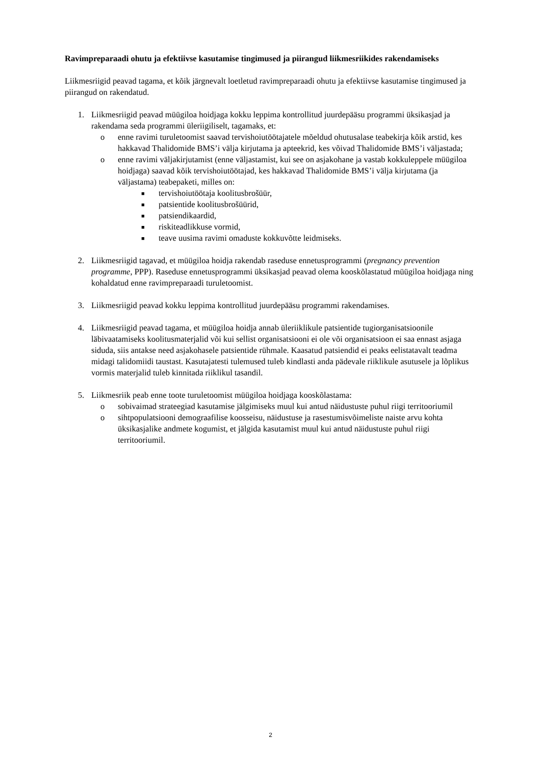Ravimpreparaadi ohutu ja efektiivse kasutamise tingimused ja piirangud liikmesriikides rakendamiseks
Liikmesriigid peavad tagama, et kõik järgnevalt loetletud ravimpreparaadi ohutu ja efektiivse kasutamise tingimused ja piirangud on rakendatud.
1. Liikmesriigid peavad müügiloa hoidjaga kokku leppima kontrollitud juurdepääsu programmi üksikasjad ja rakendama seda programmi üleriigiliselt, tagamaks, et:
o enne ravimi turuletoomist saavad tervishoiutöötajatele mõeldud ohutusalase teabekirja kõik arstid, kes hakkavad Thalidomide BMS’i välja kirjutama ja apteekrid, kes võivad Thalidomide BMS’i väljastada;
o enne ravimi väljakirjutamist (enne väljastamist, kui see on asjakohane ja vastab kokkuleppele müügiloa hoidjaga) saavad kõik tervishoiutöötajad, kes hakkavad Thalidomide BMS’i välja kirjutama (ja väljastama) teabepaketi, milles on:
■
tervishoiutöötaja koolitusbrošüür,
■
patsientide koolitusbrošüürid,
■
patsiendikaardid,
■
riskiteadlikkuse vormid,
■
teave uusima ravimi omaduste kokkuvõtte leidmiseks.
2. Liikmesriigid tagavad, et müügiloa hoidja rakendab raseduse ennetusprogrammi (pregnancy prevention programme, PPP). Raseduse ennetusprogrammi üksikasjad peavad olema kooskõlastatud müügiloa hoidjaga ning kohaldatud enne ravimpreparaadi turuletoomist.
3. Liikmesriigid peavad kokku leppima kontrollitud juurdepääsu programmi rakendamises.
4. Liikmesriigid peavad tagama, et müügiloa hoidja annab üleriiklikule patsientide tugiorganisatsioonile läbivaatamiseks koolitusmaterjalid või kui sellist organisatsiooni ei ole või organisatsioon ei saa ennast asjaga siduda, siis antakse need asjakohasele patsientide rühmale. Kaasatud patsiendid ei peaks eelistatavalt teadma midagi talidomiidi taustast. Kasutajatesti tulemused tuleb kindlasti anda pädevale riiklikule asutusele ja lõplikus vormis materjalid tuleb kinnitada riiklikul tasandil.
5. Liikmesriik peab enne toote turuletoomist müügiloa hoidjaga kooskõlastama:
o sobivaimad strateegiad kasutamise jälgimiseks muul kui antud näidustuste puhul riigi territooriumil
o sihtpopulatsiooni demograafilise koosseisu, näidustuse ja rasestumisvõimeliste naiste arvu kohta üksikasjalike andmete kogumist, et jälgida kasutamist muul kui antud näidustuste puhul riigi territooriumil.
2